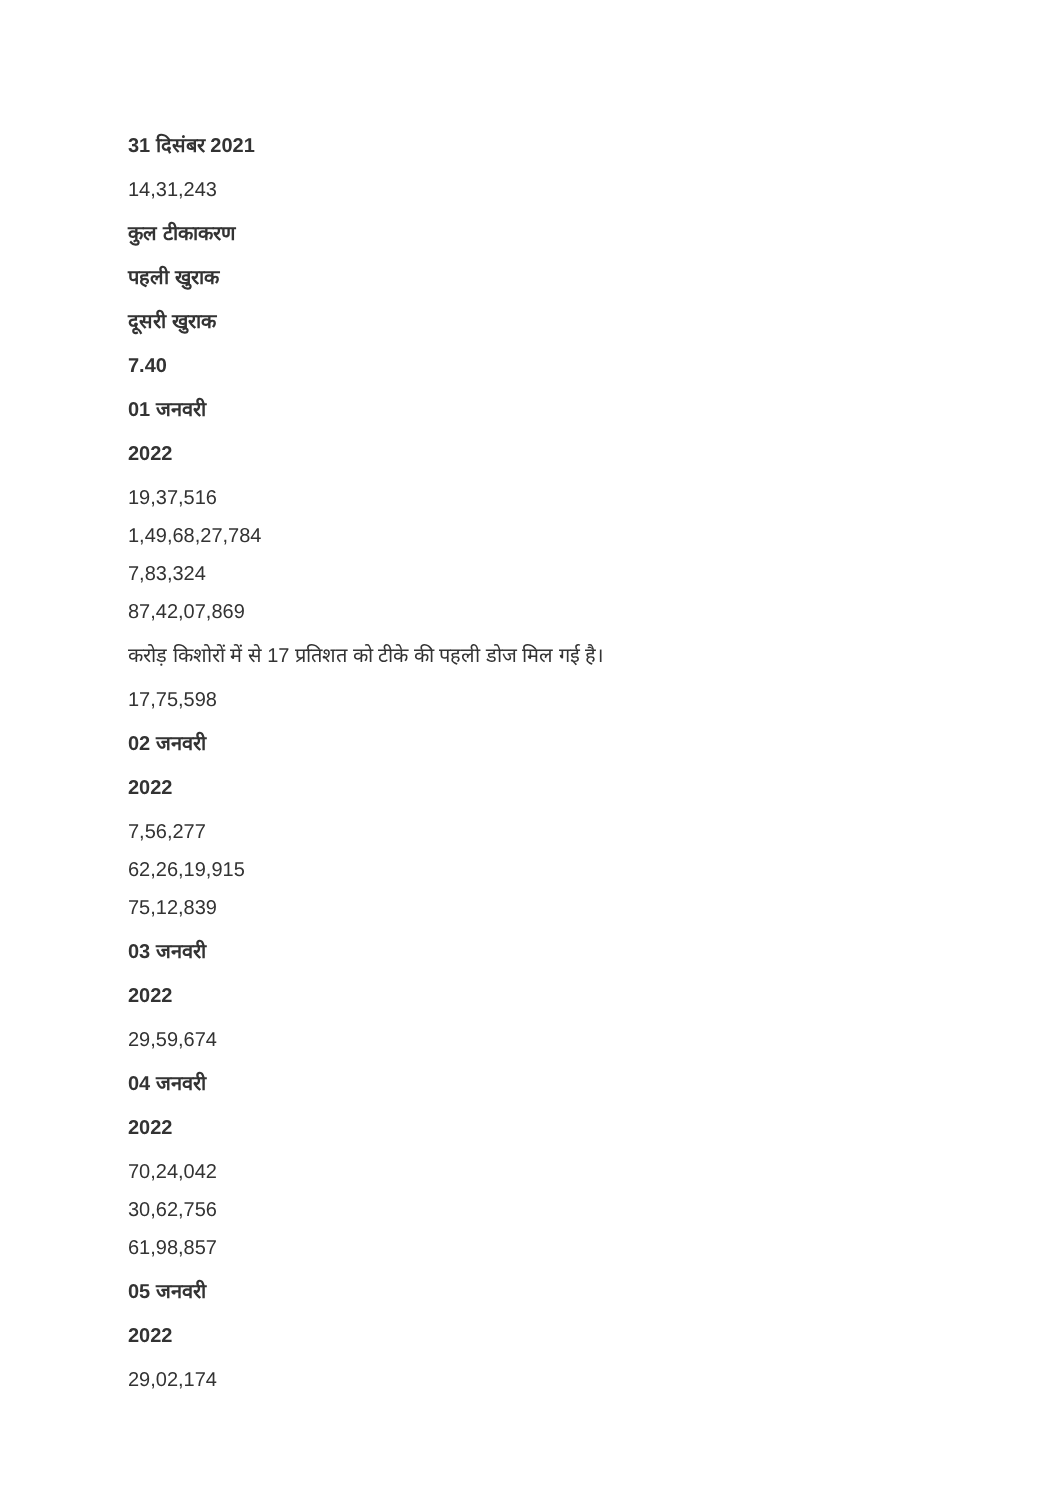31 दिसंबर 2021
14,31,243
कुल टीकाकरण
पहली खुराक
दूसरी खुराक
7.40
01 जनवरी
2022
19,37,516
1,49,68,27,784
7,83,324
87,42,07,869
करोड़ किशोरों में से 17 प्रतिशत को टीके की पहली डोज मिल गई है।
17,75,598
02 जनवरी
2022
7,56,277
62,26,19,915
75,12,839
03 जनवरी
2022
29,59,674
04 जनवरी
2022
70,24,042
30,62,756
61,98,857
05 जनवरी
2022
29,02,174